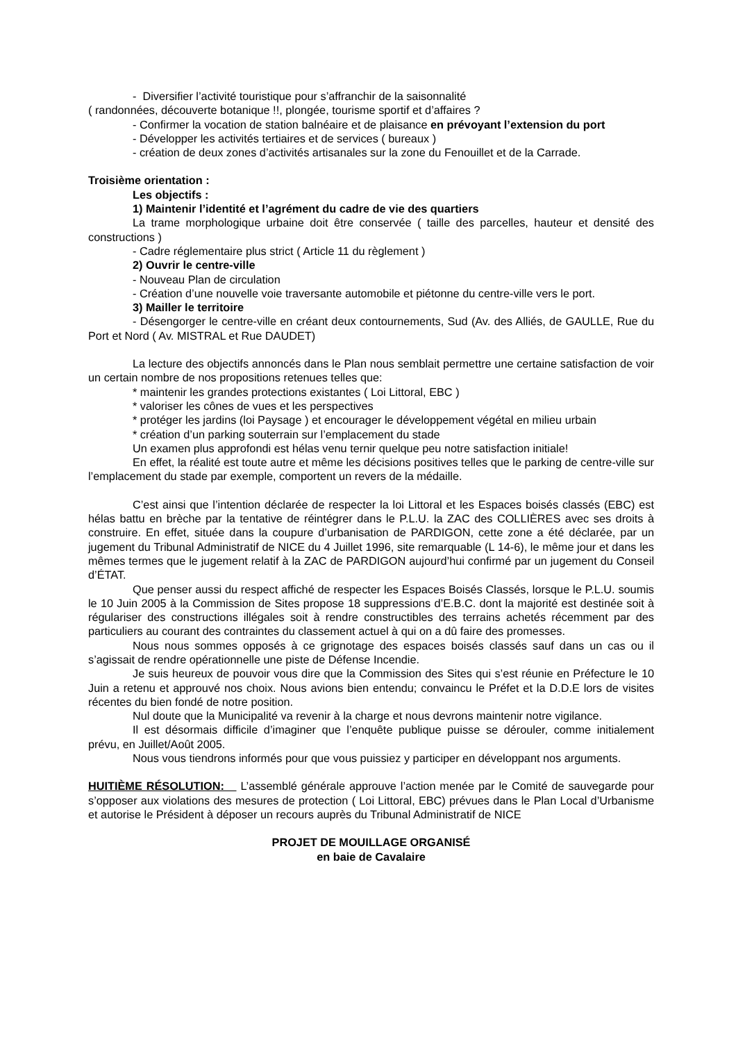- Diversifier l’activité touristique pour s’affranchir de la saisonnalité
( randonnées, découverte botanique !!, plongée, tourisme sportif et d’affaires ?
- Confirmer la vocation de station balnéaire et de plaisance en prévoyant l’extension du port
- Développer les activités tertiaires et de services ( bureaux )
- création de deux zones d’activités artisanales sur la zone du Fenouillet et de la Carrade.
Troisième orientation :
Les objectifs :
1) Maintenir l’identité et l’agrément du cadre de vie des quartiers
La trame morphologique urbaine doit être conservée ( taille des parcelles, hauteur et densité des constructions )
- Cadre réglementaire plus strict ( Article 11 du règlement )
2) Ouvrir le centre-ville
- Nouveau Plan de circulation
- Création d’une nouvelle voie traversante automobile et piétonne du centre-ville vers le port.
3) Mailler le territoire
- Désengorger le centre-ville en créant deux contournements, Sud (Av. des Alliés, de GAULLE, Rue du Port et Nord ( Av. MISTRAL et Rue DAUDET)
La lecture des objectifs annoncés dans le Plan nous semblait permettre une certaine satisfaction de voir un certain nombre de nos propositions retenues telles que:
* maintenir les grandes protections existantes ( Loi Littoral, EBC )
* valoriser les cônes de vues et les perspectives
* protéger les jardins (loi Paysage ) et encourager le développement végétal en milieu urbain
* création d’un parking souterrain sur l’emplacement du stade
Un examen plus approfondi est hélas venu ternir quelque peu notre satisfaction initiale!
En effet, la réalité est toute autre et même les décisions positives telles que le parking de centre-ville sur l’emplacement du stade par exemple, comportent un revers de la médaille.
C’est ainsi que l’intention déclarée de respecter la loi Littoral et les Espaces boisés classés (EBC) est hélas battu en brèche par la tentative de réintégrer dans le P.L.U. la ZAC des COLLIÈRES avec ses droits à construire. En effet, située dans la coupure d’urbanisation de PARDIGON, cette zone a été déclarée, par un jugement du Tribunal Administratif de NICE du 4 Juillet 1996, site remarquable (L 14-6), le même jour et dans les mêmes termes que le jugement relatif à la ZAC de PARDIGON aujourd’hui confirmé par un jugement du Conseil d’ÉTAT.
Que penser aussi du respect affiché de respecter les Espaces Boisés Classés, lorsque le P.L.U. soumis le 10 Juin 2005 à la Commission de Sites propose 18 suppressions d’E.B.C. dont la majorité est destinée soit à régulariser des constructions illégales soit à rendre constructibles des terrains achetés récemment par des particuliers au courant des contraintes du classement actuel à qui on a dû faire des promesses.
Nous nous sommes opposés à ce grignotage des espaces boisés classés sauf dans un cas ou il s’agissait de rendre opérationnelle une piste de Défense Incendie.
Je suis heureux de pouvoir vous dire que la Commission des Sites qui s’est réunie en Préfecture le 10 Juin a retenu et approuvé nos choix. Nous avions bien entendu; convaincu le Préfet et la D.D.E lors de visites récentes du bien fondé de notre position.
Nul doute que la Municipalité va revenir à la charge et nous devrons maintenir notre vigilance.
Il est désormais difficile d’imaginer que l’enquête publique puisse se dérouler, comme initialement prévu, en Juillet/Août 2005.
Nous vous tiendrons informés pour que vous puissiez y participer en développant nos arguments.
HUITIÈME RÉSOLUTION: L’assemblé générale approuve l’action menée par le Comité de sauvegarde pour s’opposer aux violations des mesures de protection ( Loi Littoral, EBC) prévues dans le Plan Local d’Urbanisme et autorise le Président à déposer un recours auprès du Tribunal Administratif de NICE
PROJET DE MOUILLAGE ORGANISÉ
en baie de Cavalaire